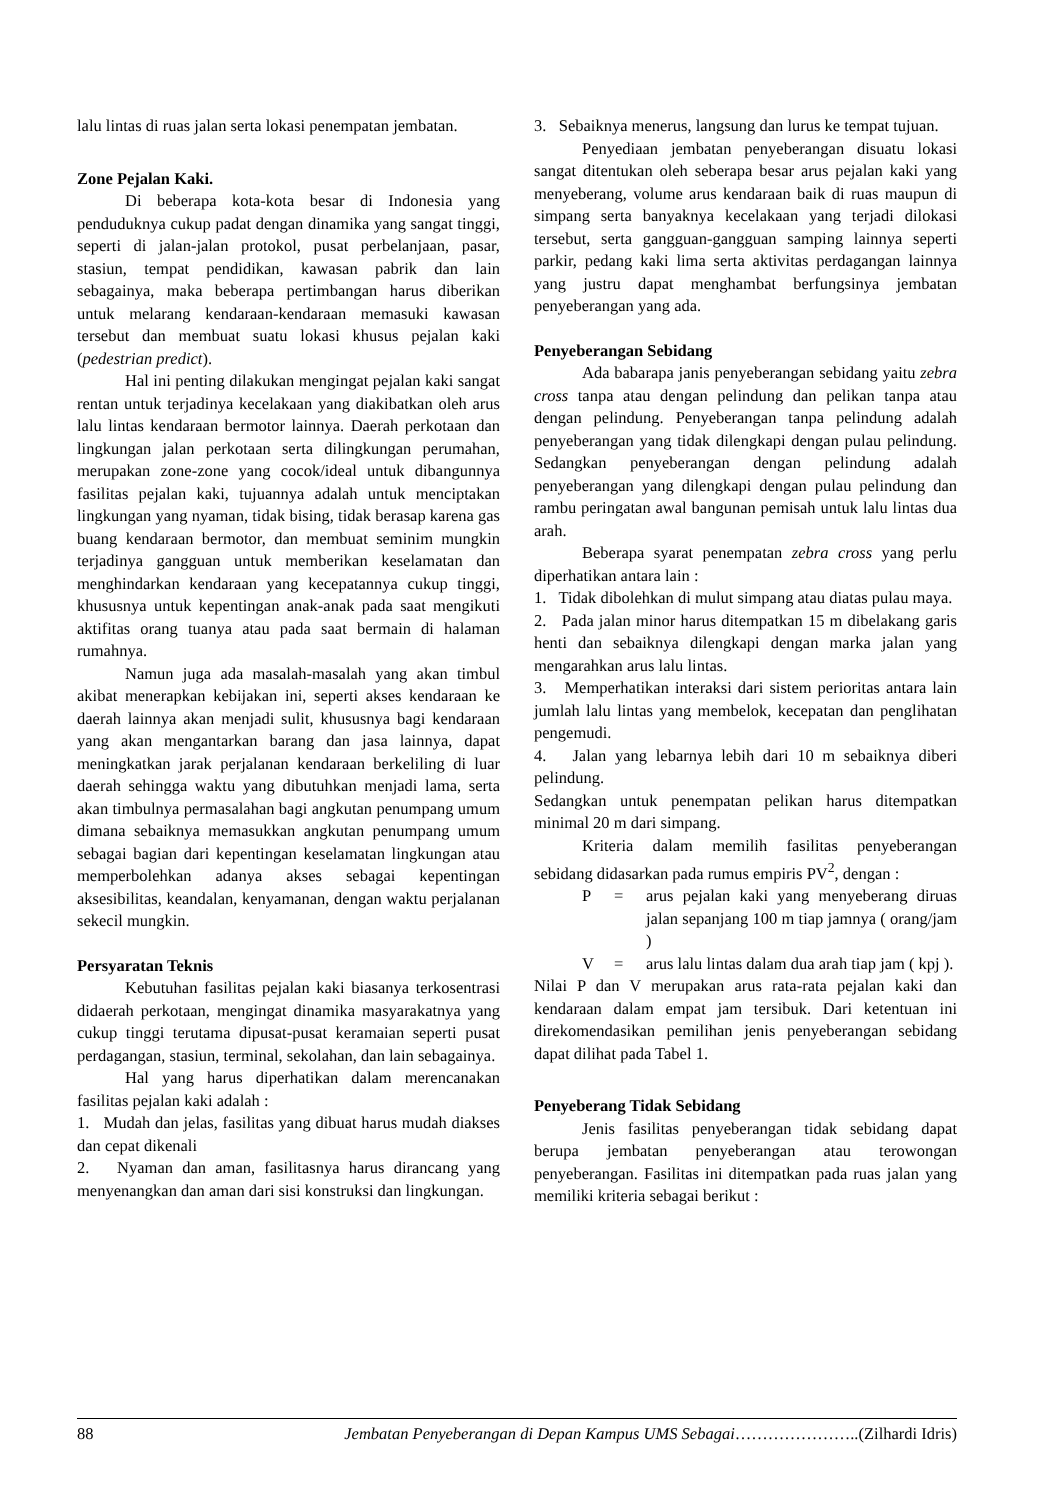lalu lintas di ruas jalan serta lokasi penempatan jembatan.
Zone Pejalan Kaki.
Di beberapa kota-kota besar di Indonesia yang penduduknya cukup padat dengan dinamika yang sangat tinggi, seperti di jalan-jalan protokol, pusat perbelanjaan, pasar, stasiun, tempat pendidikan, kawasan pabrik dan lain sebagainya, maka beberapa pertimbangan harus diberikan untuk melarang kendaraan-kendaraan memasuki kawasan tersebut dan membuat suatu lokasi khusus pejalan kaki (pedestrian predict).
Hal ini penting dilakukan mengingat pejalan kaki sangat rentan untuk terjadinya kecelakaan yang diakibatkan oleh arus lalu lintas kendaraan bermotor lainnya. Daerah perkotaan dan lingkungan jalan perkotaan serta dilingkungan perumahan, merupakan zone-zone yang cocok/ideal untuk dibangunnya fasilitas pejalan kaki, tujuannya adalah untuk menciptakan lingkungan yang nyaman, tidak bising, tidak berasap karena gas buang kendaraan bermotor, dan membuat seminim mungkin terjadinya gangguan untuk memberikan keselamatan dan menghindarkan kendaraan yang kecepatannya cukup tinggi, khususnya untuk kepentingan anak-anak pada saat mengikuti aktifitas orang tuanya atau pada saat bermain di halaman rumahnya.
Namun juga ada masalah-masalah yang akan timbul akibat menerapkan kebijakan ini, seperti akses kendaraan ke daerah lainnya akan menjadi sulit, khususnya bagi kendaraan yang akan mengantarkan barang dan jasa lainnya, dapat meningkatkan jarak perjalanan kendaraan berkeliling di luar daerah sehingga waktu yang dibutuhkan menjadi lama, serta akan timbulnya permasalahan bagi angkutan penumpang umum dimana sebaiknya memasukkan angkutan penumpang umum sebagai bagian dari kepentingan keselamatan lingkungan atau memperbolehkan adanya akses sebagai kepentingan aksesibilitas, keandalan, kenyamanan, dengan waktu perjalanan sekecil mungkin.
Persyaratan Teknis
Kebutuhan fasilitas pejalan kaki biasanya terkosentrasi didaerah perkotaan, mengingat dinamika masyarakatnya yang cukup tinggi terutama dipusat-pusat keramaian seperti pusat perdagangan, stasiun, terminal, sekolahan, dan lain sebagainya.
Hal yang harus diperhatikan dalam merencanakan fasilitas pejalan kaki adalah :
1. Mudah dan jelas, fasilitas yang dibuat harus mudah diakses dan cepat dikenali
2. Nyaman dan aman, fasilitasnya harus dirancang yang menyenangkan dan aman dari sisi konstruksi dan lingkungan.
3. Sebaiknya menerus, langsung dan lurus ke tempat tujuan.
Penyediaan jembatan penyeberangan disuatu lokasi sangat ditentukan oleh seberapa besar arus pejalan kaki yang menyeberang, volume arus kendaraan baik di ruas maupun di simpang serta banyaknya kecelakaan yang terjadi dilokasi tersebut, serta gangguan-gangguan samping lainnya seperti parkir, pedang kaki lima serta aktivitas perdagangan lainnya yang justru dapat menghambat berfungsinya jembatan penyeberangan yang ada.
Penyeberangan Sebidang
Ada babarapa janis penyeberangan sebidang yaitu zebra cross tanpa atau dengan pelindung dan pelikan tanpa atau dengan pelindung. Penyeberangan tanpa pelindung adalah penyeberangan yang tidak dilengkapi dengan pulau pelindung. Sedangkan penyeberangan dengan pelindung adalah penyeberangan yang dilengkapi dengan pulau pelindung dan rambu peringatan awal bangunan pemisah untuk lalu lintas dua arah.
Beberapa syarat penempatan zebra cross yang perlu diperhatikan antara lain :
1. Tidak dibolehkan di mulut simpang atau diatas pulau maya.
2. Pada jalan minor harus ditempatkan 15 m dibelakang garis henti dan sebaiknya dilengkapi dengan marka jalan yang mengarahkan arus lalu lintas.
3. Memperhatikan interaksi dari sistem perioritas antara lain jumlah lalu lintas yang membelok, kecepatan dan penglihatan pengemudi.
4. Jalan yang lebarnya lebih dari 10 m sebaiknya diberi pelindung.
Sedangkan untuk penempatan pelikan harus ditempatkan minimal 20 m dari simpang.
Kriteria dalam memilih fasilitas penyeberangan sebidang didasarkan pada rumus empiris PV<sup>2</sup>, dengan :
P = arus pejalan kaki yang menyeberang diruas jalan sepanjang 100 m tiap jamnya ( orang/jam )
V = arus lalu lintas dalam dua arah tiap jam ( kpj ).
Nilai P dan V merupakan arus rata-rata pejalan kaki dan kendaraan dalam empat jam tersibuk. Dari ketentuan ini direkomendasikan pemilihan jenis penyeberangan sebidang dapat dilihat pada Tabel 1.
Penyeberang Tidak Sebidang
Jenis fasilitas penyeberangan tidak sebidang dapat berupa jembatan penyeberangan atau terowongan penyeberangan. Fasilitas ini ditempatkan pada ruas jalan yang memiliki kriteria sebagai berikut :
88 Jembatan Penyeberangan di Depan Kampus UMS Sebagai…………………..(Zilhardi Idris)